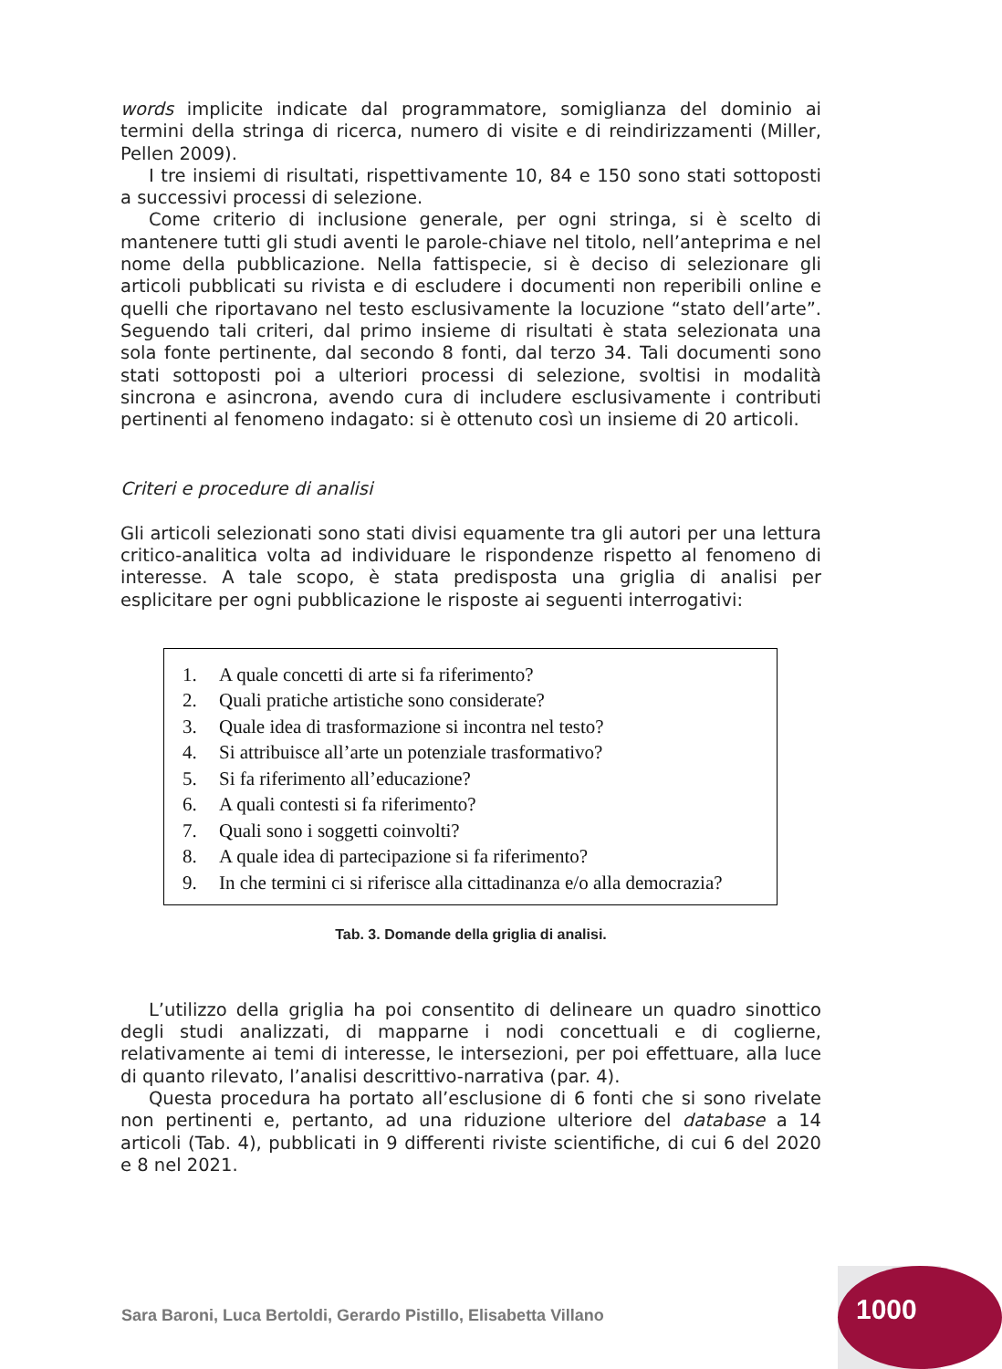words implicite indicate dal programmatore, somiglianza del dominio ai termini della stringa di ricerca, numero di visite e di reindirizzamenti (Miller, Pellen 2009).
I tre insiemi di risultati, rispettivamente 10, 84 e 150 sono stati sottoposti a successivi processi di selezione.
Come criterio di inclusione generale, per ogni stringa, si è scelto di mantenere tutti gli studi aventi le parole-chiave nel titolo, nell’anteprima e nel nome della pubblicazione. Nella fattispecie, si è deciso di selezionare gli articoli pubblicati su rivista e di escludere i documenti non reperibili online e quelli che riportavano nel testo esclusivamente la locuzione “stato dell’arte”. Seguendo tali criteri, dal primo insieme di risultati è stata selezionata una sola fonte pertinente, dal secondo 8 fonti, dal terzo 34. Tali documenti sono stati sottoposti poi a ulteriori processi di selezione, svoltisi in modalità sincrona e asincrona, avendo cura di includere esclusivamente i contributi pertinenti al fenomeno indagato: si è ottenuto così un insieme di 20 articoli.
Criteri e procedure di analisi
Gli articoli selezionati sono stati divisi equamente tra gli autori per una lettura critico-analitica volta ad individuare le rispondenze rispetto al fenomeno di interesse. A tale scopo, è stata predisposta una griglia di analisi per esplicitare per ogni pubblicazione le risposte ai seguenti interrogativi:
1. A quale concetti di arte si fa riferimento?
2. Quali pratiche artistiche sono considerate?
3. Quale idea di trasformazione si incontra nel testo?
4. Si attribuisce all’arte un potenziale trasformativo?
5. Si fa riferimento all’educazione?
6. A quali contesti si fa riferimento?
7. Quali sono i soggetti coinvolti?
8. A quale idea di partecipazione si fa riferimento?
9. In che termini ci si riferisce alla cittadinanza e/o alla democrazia?
Tab. 3. Domande della griglia di analisi.
L’utilizzo della griglia ha poi consentito di delineare un quadro sinottico degli studi analizzati, di mapparne i nodi concettuali e di coglierne, relativamente ai temi di interesse, le intersezioni, per poi effettuare, alla luce di quanto rilevato, l’analisi descrittivo-narrativa (par. 4).
Questa procedura ha portato all’esclusione di 6 fonti che si sono rivelate non pertinenti e, pertanto, ad una riduzione ulteriore del database a 14 articoli (Tab. 4), pubblicati in 9 differenti riviste scientifiche, di cui 6 del 2020 e 8 nel 2021.
Sara Baroni, Luca Bertoldi, Gerardo Pistillo, Elisabetta Villano
1000